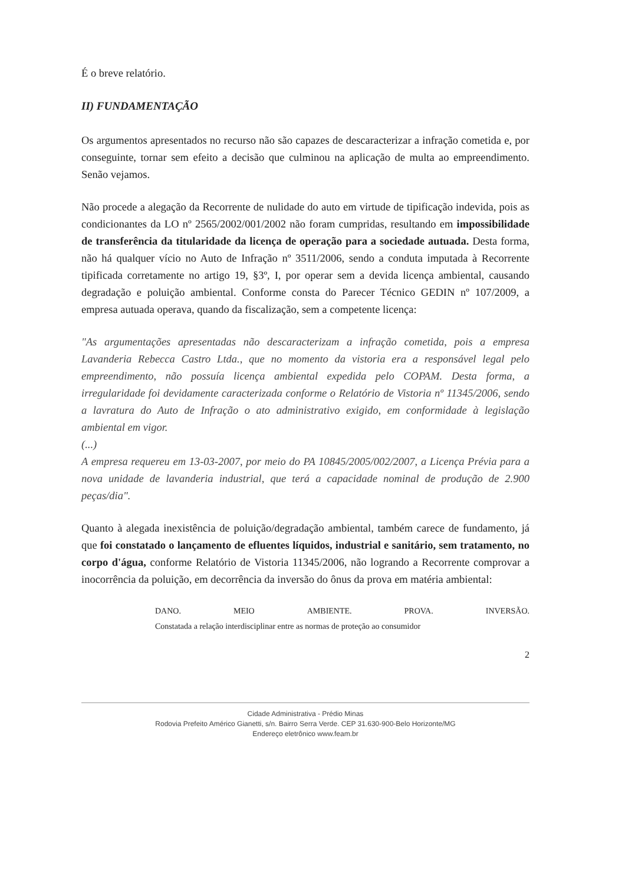É o breve relatório.
II) FUNDAMENTAÇÃO
Os argumentos apresentados no recurso não são capazes de descaracterizar a infração cometida e, por conseguinte, tornar sem efeito a decisão que culminou na aplicação de multa ao empreendimento. Senão vejamos.
Não procede a alegação da Recorrente de nulidade do auto em virtude de tipificação indevida, pois as condicionantes da LO nº 2565/2002/001/2002 não foram cumpridas, resultando em impossibilidade de transferência da titularidade da licença de operação para a sociedade autuada. Desta forma, não há qualquer vício no Auto de Infração nº 3511/2006, sendo a conduta imputada à Recorrente tipificada corretamente no artigo 19, §3º, I, por operar sem a devida licença ambiental, causando degradação e poluição ambiental. Conforme consta do Parecer Técnico GEDIN nº 107/2009, a empresa autuada operava, quando da fiscalização, sem a competente licença:
"As argumentações apresentadas não descaracterizam a infração cometida, pois a empresa Lavanderia Rebecca Castro Ltda., que no momento da vistoria era a responsável legal pelo empreendimento, não possuía licença ambiental expedida pelo COPAM. Desta forma, a irregularidade foi devidamente caracterizada conforme o Relatório de Vistoria nº 11345/2006, sendo a lavratura do Auto de Infração o ato administrativo exigido, em conformidade à legislação ambiental em vigor.
(...)
A empresa requereu em 13-03-2007, por meio do PA 10845/2005/002/2007, a Licença Prévia para a nova unidade de lavanderia industrial, que terá a capacidade nominal de produção de 2.900 peças/dia".
Quanto à alegada inexistência de poluição/degradação ambiental, também carece de fundamento, já que foi constatado o lançamento de efluentes líquidos, industrial e sanitário, sem tratamento, no corpo d'água, conforme Relatório de Vistoria 11345/2006, não logrando a Recorrente comprovar a inocorrência da poluição, em decorrência da inversão do ônus da prova em matéria ambiental:
DANO. MEIO AMBIENTE. PROVA. INVERSÃO.
Constatada a relação interdisciplinar entre as normas de proteção ao consumidor
2
Cidade Administrativa - Prédio Minas
Rodovia Prefeito Américo Gianetti, s/n. Bairro Serra Verde. CEP 31.630-900-Belo Horizonte/MG
Endereço eletrônico www.feam.br